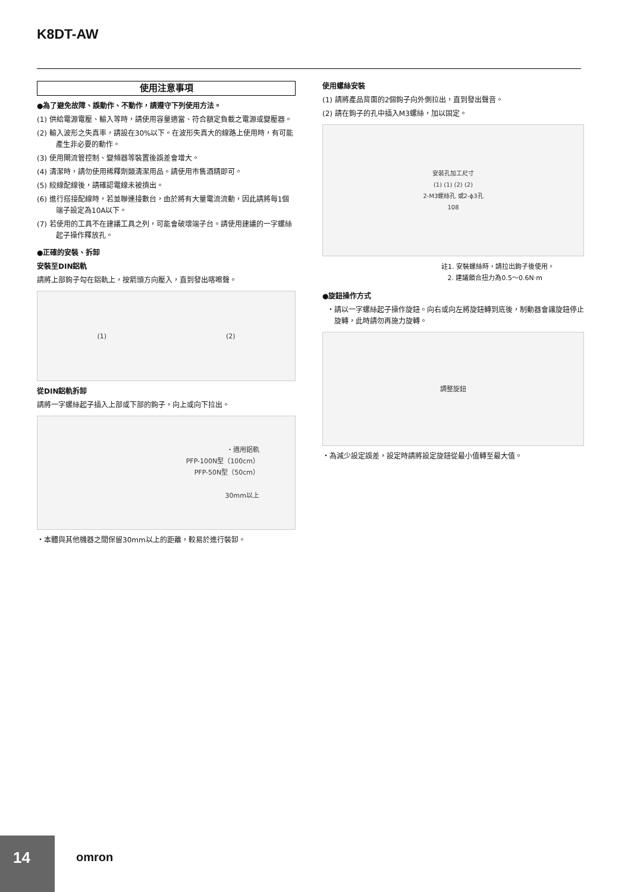K8DT-AW
使用注意事項
●為了避免故障、誤動作、不動作，請遵守下列使用方法。
(1) 供給電源電壓、輸入等時，請使用容量適當、符合額定負載之電源或變壓器。
(2) 輸入波形之失真率，請設在30%以下。在波形失真大的線路上使用時，有可能產生非必要的動作。
(3) 使用閘流管控制、變頻器等裝置後誤差會增大。
(4) 清潔時，請勿使用稀釋劑類清潔用品。請使用市售酒精即可。
(5) 絞線配線後，請確認電線未被擠出。
(6) 進行搭接配線時，若並聯連接數台，由於將有大量電流流動，因此請將每1個端子設定為10A以下。
(7) 若使用的工具不在建議工具之列，可能會破壞端子台。請使用建議的一字螺絲起子操作釋放孔。
●正確的安裝、拆卸
安裝至DIN鋁軌
請將上部鉤子勾在鋁軌上，按箭頭方向壓入，直到發出喀嚓聲。
(1) (2)
從DIN鋁軌拆卸
請將一字螺絲起子插入上部或下部的鉤子，向上或向下拉出。
・適用鋁軌
PFP-100N型（100cm）
PFP-50N型（50cm）
30mm以上
・本體與其他機器之間保留30mm以上的距離，較易於進行裝卸。
使用螺絲安裝
(1) 請將產品背面的2個鉤子向外側拉出，直到發出聲音。
(2) 請在鉤子的孔中插入M3螺絲，加以固定。
安裝孔加工尺寸
(1) (1) (2) (2)
2-M3螺絲孔 或2-ϕ3孔
108
註1. 安裝螺絲時，請拉出鉤子後使用。
2. 建議鎖合扭力為0.5～0.6N·m
●旋鈕操作方式
・請以一字螺絲起子操作旋鈕。向右或向左將旋鈕轉到底後，制動器會讓旋鈕停止旋轉，此時請勿再施力旋轉。
調整旋鈕
・為減少設定誤差，設定時請將設定旋鈕從最小值轉至最大值。
14
omron